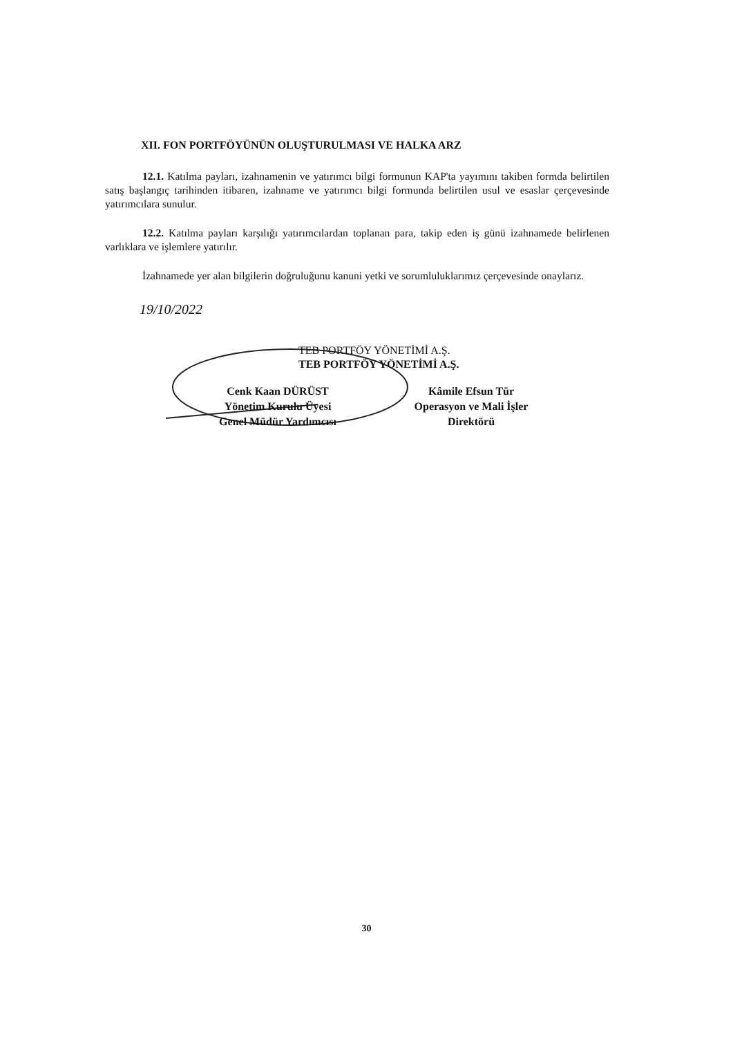XII. FON PORTFÖYÜNÜN OLUŞTURULMASI VE HALKA ARZ
12.1. Katılma payları, izahnamenin ve yatırımcı bilgi formunun KAP'ta yayımını takiben formda belirtilen satış başlangıç tarihinden itibaren, izahname ve yatırımcı bilgi formunda belirtilen usul ve esaslar çerçevesinde yatırımcılara sunulur.
12.2. Katılma payları karşılığı yatırımcılardan toplanan para, takip eden iş günü izahnamede belirlenen varlıklara ve işlemlere yatırılır.
İzahnamede yer alan bilgilerin doğruluğunu kanuni yetki ve sorumluluklarımız çerçevesinde onaylarız.
19/10/2022
TEB PORTFÖY YÖNETİMİ A.Ş.
TEB PORTFÖY YÖNETİMİ A.Ş.
Cenk Kaan DÜRÜST
Yönetim Kurulu Üyesi
Genel Müdür Yardımcısı
Kâmile Efsun Tür
Operasyon ve Mali İşler
Direktörü
30